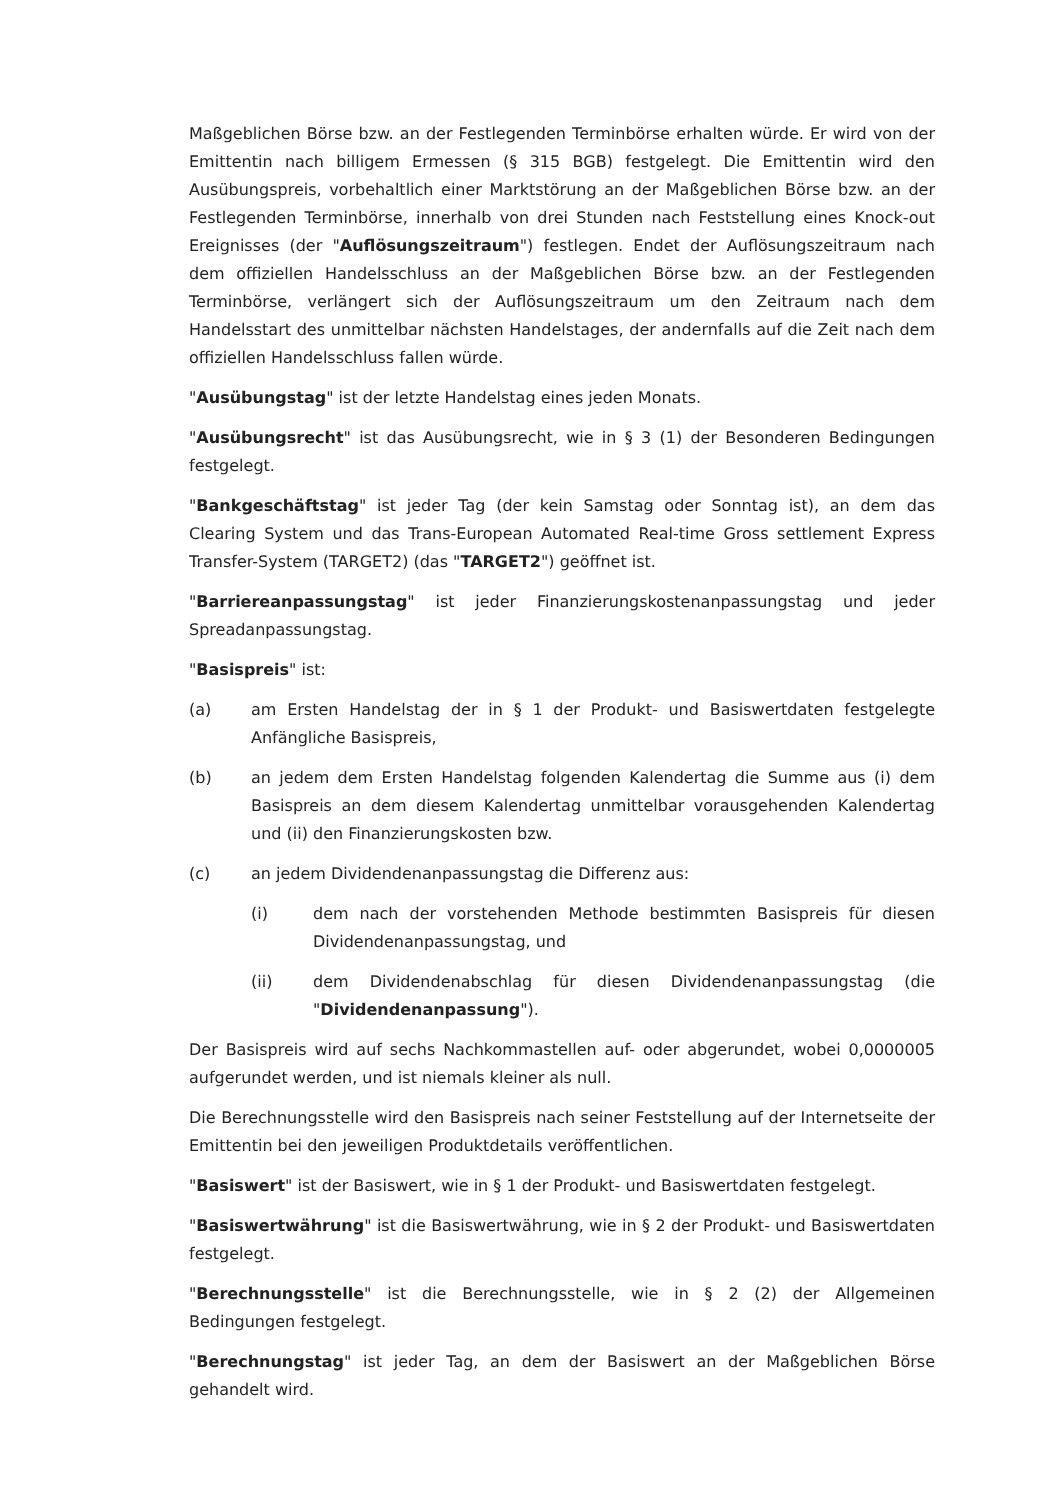Maßgeblichen Börse bzw. an der Festlegenden Terminbörse erhalten würde. Er wird von der Emittentin nach billigem Ermessen (§ 315 BGB) festgelegt. Die Emittentin wird den Ausübungspreis, vorbehaltlich einer Marktstörung an der Maßgeblichen Börse bzw. an der Festlegenden Terminbörse, innerhalb von drei Stunden nach Feststellung eines Knock-out Ereignisses (der "Auflösungszeitraum") festlegen. Endet der Auflösungszeitraum nach dem offiziellen Handelsschluss an der Maßgeblichen Börse bzw. an der Festlegenden Terminbörse, verlängert sich der Auflösungszeitraum um den Zeitraum nach dem Handelsstart des unmittelbar nächsten Handelstages, der andernfalls auf die Zeit nach dem offiziellen Handelsschluss fallen würde.
"Ausübungstag" ist der letzte Handelstag eines jeden Monats.
"Ausübungsrecht" ist das Ausübungsrecht, wie in § 3 (1) der Besonderen Bedingungen festgelegt.
"Bankgeschäftstag" ist jeder Tag (der kein Samstag oder Sonntag ist), an dem das Clearing System und das Trans-European Automated Real-time Gross settlement Express Transfer-System (TARGET2) (das "TARGET2") geöffnet ist.
"Barriereanpassungstag" ist jeder Finanzierungskostenanpassungstag und jeder Spreadanpassungstag.
"Basispreis" ist:
(a) am Ersten Handelstag der in § 1 der Produkt- und Basiswertdaten festgelegte Anfängliche Basispreis,
(b) an jedem dem Ersten Handelstag folgenden Kalendertag die Summe aus (i) dem Basispreis an dem diesem Kalendertag unmittelbar vorausgehenden Kalendertag und (ii) den Finanzierungskosten bzw.
(c) an jedem Dividendenanpassungstag die Differenz aus:
(i) dem nach der vorstehenden Methode bestimmten Basispreis für diesen Dividendenanpassungstag, und
(ii) dem Dividendenabschlag für diesen Dividendenanpassungstag (die "Dividendenanpassung").
Der Basispreis wird auf sechs Nachkommastellen auf- oder abgerundet, wobei 0,0000005 aufgerundet werden, und ist niemals kleiner als null.
Die Berechnungsstelle wird den Basispreis nach seiner Feststellung auf der Internetseite der Emittentin bei den jeweiligen Produktdetails veröffentlichen.
"Basiswert" ist der Basiswert, wie in § 1 der Produkt- und Basiswertdaten festgelegt.
"Basiswertwährung" ist die Basiswertwährung, wie in § 2 der Produkt- und Basiswertdaten festgelegt.
"Berechnungsstelle" ist die Berechnungsstelle, wie in § 2 (2) der Allgemeinen Bedingungen festgelegt.
"Berechnungstag" ist jeder Tag, an dem der Basiswert an der Maßgeblichen Börse gehandelt wird.